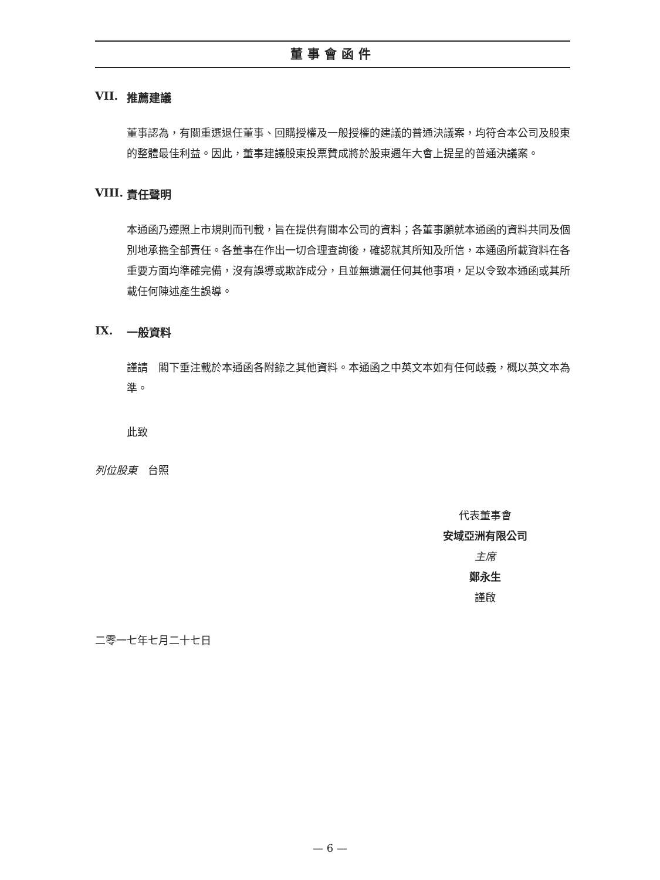董事會函件
VII. 推薦建議
董事認為，有關重選退任董事、回購授權及一般授權的建議的普通決議案，均符合本公司及股東的整體最佳利益。因此，董事建議股東投票贊成將於股東週年大會上提呈的普通決議案。
VIII. 責任聲明
本通函乃遵照上市規則而刊載，旨在提供有關本公司的資料；各董事願就本通函的資料共同及個別地承擔全部責任。各董事在作出一切合理查詢後，確認就其所知及所信，本通函所載資料在各重要方面均準確完備，沒有誤導或欺詐成分，且並無遺漏任何其他事項，足以令致本通函或其所載任何陳述產生誤導。
IX. 一般資料
謹請　閣下垂注載於本通函各附錄之其他資料。本通函之中英文本如有任何歧義，概以英文本為準。
此致
列位股東　台照
代表董事會
安域亞洲有限公司
主席
鄭永生
謹啟
二零一七年七月二十七日
— 6 —